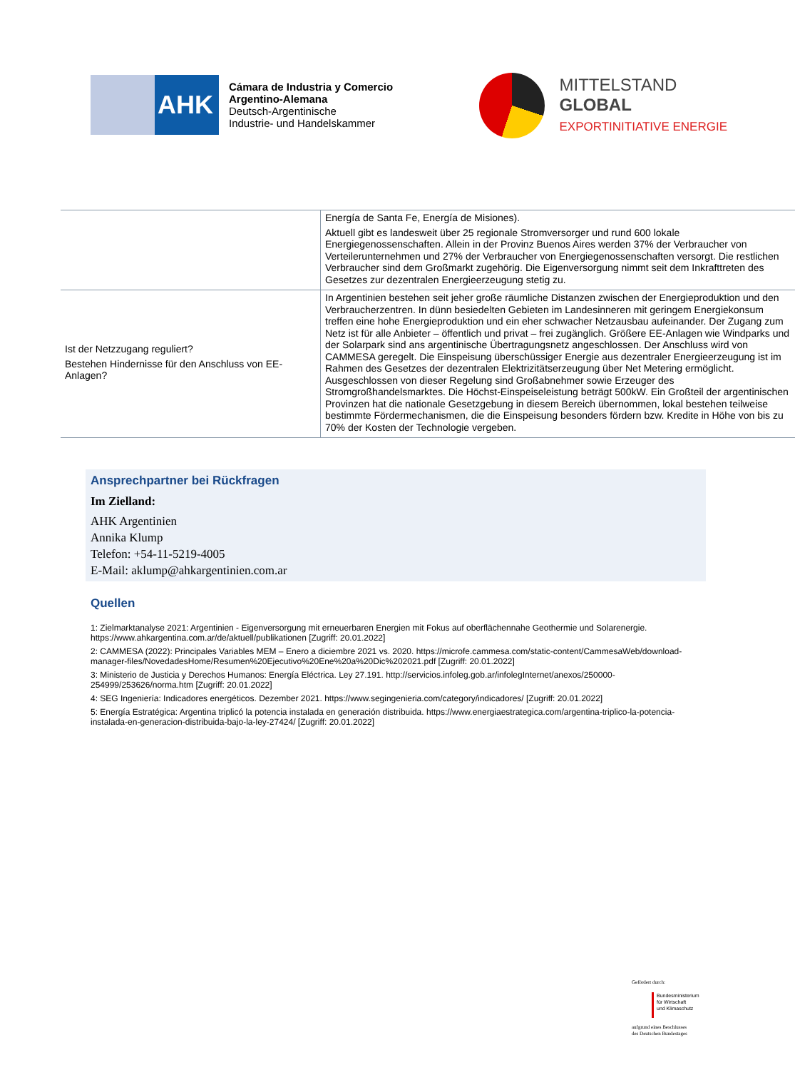AHK
Cámara de Industria y Comercio
Argentino-Alemana
Deutsch-Argentinische
Industrie- und Handelskammer
MITTELSTAND
GLOBAL
EXPORTINITIATIVE ENERGIE
| | Energía de Santa Fe, Energía de Misiones). Aktuell gibt es landesweit über 25 regionale Stromversorger und rund 600 lokale Energiegenossenschaften. Allein in der Provinz Buenos Aires werden 37% der Verbraucher von Verteilerunternehmen und 27% der Verbraucher von Energiegenossenschaften versorgt. Die restlichen Verbraucher sind dem Großmarkt zugehörig. Die Eigenversorgung nimmt seit dem Inkrafttreten des Gesetzes zur dezentralen Energieerzeugung stetig zu. |
| Ist der Netzzugang reguliert? Bestehen Hindernisse für den Anschluss von EE-Anlagen? | In Argentinien bestehen seit jeher große räumliche Distanzen zwischen der Energieproduktion und den Verbraucherzentren. In dünn besiedelten Gebieten im Landesinneren mit geringem Energiekonsum treffen eine hohe Energieproduktion und ein eher schwacher Netzausbau aufeinander. Der Zugang zum Netz ist für alle Anbieter – öffentlich und privat – frei zugänglich. Größere EE-Anlagen wie Windparks und der Solarpark sind ans argentinische Übertragungsnetz angeschlossen. Der Anschluss wird von CAMMESA geregelt. Die Einspeisung überschüssiger Energie aus dezentraler Energieerzeugung ist im Rahmen des Gesetzes der dezentralen Elektrizitätserzeugung über Net Metering ermöglicht. Ausgeschlossen von dieser Regelung sind Großabnehmer sowie Erzeuger des Stromgroßhandelsmarktes. Die Höchst-Einspeiseleistung beträgt 500kW. Ein Großteil der argentinischen Provinzen hat die nationale Gesetzgebung in diesem Bereich übernommen, lokal bestehen teilweise bestimmte Fördermechanismen, die die Einspeisung besonders fördern bzw. Kredite in Höhe von bis zu 70% der Kosten der Technologie vergeben. |
Ansprechpartner bei Rückfragen
Im Zielland:
AHK Argentinien
Annika Klump
Telefon: +54-11-5219-4005
E-Mail: aklump@ahkargentinien.com.ar
Quellen
1: Zielmarktanalyse 2021: Argentinien - Eigenversorgung mit erneuerbaren Energien mit Fokus auf oberflächennahe Geothermie und Solarenergie. https://www.ahkargentina.com.ar/de/aktuell/publikationen [Zugriff: 20.01.2022]
2: CAMMESA (2022): Principales Variables MEM – Enero a diciembre 2021 vs. 2020. https://microfe.cammesa.com/static-content/CammesaWeb/download-manager-files/NovedadesHome/Resumen%20Ejecutivo%20Ene%20a%20Dic%202021.pdf [Zugriff: 20.01.2022]
3: Ministerio de Justicia y Derechos Humanos: Energía Eléctrica. Ley 27.191. http://servicios.infoleg.gob.ar/infolegInternet/anexos/250000-254999/253626/norma.htm [Zugriff: 20.01.2022]
4: SEG Ingeniería: Indicadores energéticos. Dezember 2021. https://www.segingenieria.com/category/indicadores/ [Zugriff: 20.01.2022]
5: Energía Estratégica: Argentina triplicó la potencia instalada en generación distribuida. https://www.energiaestrategica.com/argentina-triplico-la-potencia-instalada-en-generacion-distribuida-bajo-la-ley-27424/ [Zugriff: 20.01.2022]
Gefördert durch:
Bundesministerium
für Wirtschaft
und Klimaschutz
aufgrund eines Beschlusses
des Deutschen Bundestages